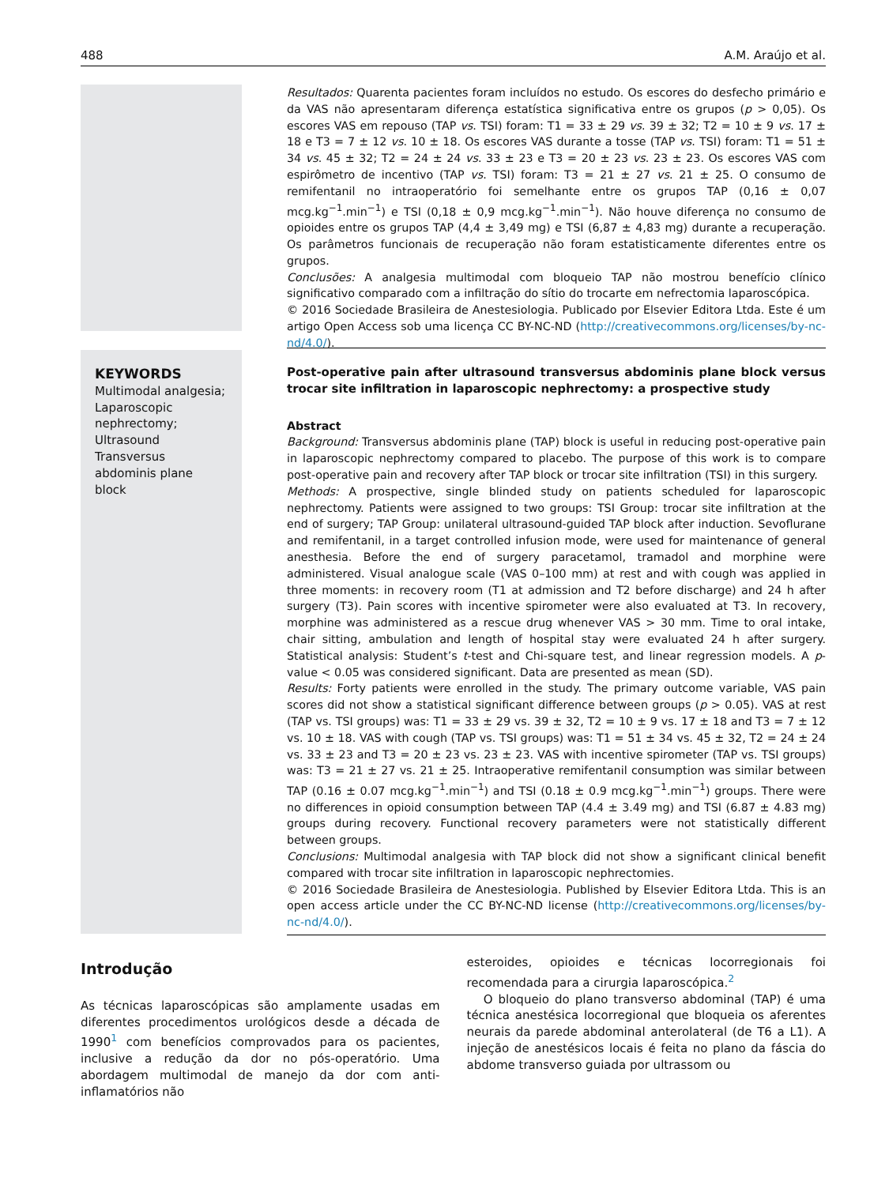488 A.M. Araújo et al.
Resultados: Quarenta pacientes foram incluídos no estudo. Os escores do desfecho primário e da VAS não apresentaram diferença estatística significativa entre os grupos (p > 0,05). Os escores VAS em repouso (TAP vs. TSI) foram: T1 = 33 ± 29 vs. 39 ± 32; T2 = 10 ± 9 vs. 17 ± 18 e T3 = 7 ± 12 vs. 10 ± 18. Os escores VAS durante a tosse (TAP vs. TSI) foram: T1 = 51 ± 34 vs. 45 ± 32; T2 = 24 ± 24 vs. 33 ± 23 e T3 = 20 ± 23 vs. 23 ± 23. Os escores VAS com espirômetro de incentivo (TAP vs. TSI) foram: T3 = 21 ± 27 vs. 21 ± 25. O consumo de remifentanil no intraoperatório foi semelhante entre os grupos TAP (0,16 ± 0,07 mcg.kg<sup>−1</sup>.min<sup>−1</sup>) e TSI (0,18 ± 0,9 mcg.kg<sup>−1</sup>.min<sup>−1</sup>). Não houve diferença no consumo de opioides entre os grupos TAP (4,4 ± 3,49 mg) e TSI (6,87 ± 4,83 mg) durante a recuperação. Os parâmetros funcionais de recuperação não foram estatisticamente diferentes entre os grupos.
Conclusões: A analgesia multimodal com bloqueio TAP não mostrou benefício clínico significativo comparado com a infiltração do sítio do trocarte em nefrectomia laparoscópica.
© 2016 Sociedade Brasileira de Anestesiologia. Publicado por Elsevier Editora Ltda. Este é um artigo Open Access sob uma licença CC BY-NC-ND (http://creativecommons.org/licenses/by-nc-nd/4.0/).
KEYWORDS
Multimodal analgesia;
Laparoscopic nephrectomy;
Ultrasound Transversus abdominis plane block
Post-operative pain after ultrasound transversus abdominis plane block versus trocar site infiltration in laparoscopic nephrectomy: a prospective study
Abstract
Background: Transversus abdominis plane (TAP) block is useful in reducing post-operative pain in laparoscopic nephrectomy compared to placebo. The purpose of this work is to compare post-operative pain and recovery after TAP block or trocar site infiltration (TSI) in this surgery.
Methods: A prospective, single blinded study on patients scheduled for laparoscopic nephrectomy. Patients were assigned to two groups: TSI Group: trocar site infiltration at the end of surgery; TAP Group: unilateral ultrasound-guided TAP block after induction. Sevoflurane and remifentanil, in a target controlled infusion mode, were used for maintenance of general anesthesia. Before the end of surgery paracetamol, tramadol and morphine were administered. Visual analogue scale (VAS 0–100 mm) at rest and with cough was applied in three moments: in recovery room (T1 at admission and T2 before discharge) and 24 h after surgery (T3). Pain scores with incentive spirometer were also evaluated at T3. In recovery, morphine was administered as a rescue drug whenever VAS > 30 mm. Time to oral intake, chair sitting, ambulation and length of hospital stay were evaluated 24 h after surgery. Statistical analysis: Student’s t-test and Chi-square test, and linear regression models. A p-value < 0.05 was considered significant. Data are presented as mean (SD).
Results: Forty patients were enrolled in the study. The primary outcome variable, VAS pain scores did not show a statistical significant difference between groups (p > 0.05). VAS at rest (TAP vs. TSI groups) was: T1 = 33 ± 29 vs. 39 ± 32, T2 = 10 ± 9 vs. 17 ± 18 and T3 = 7 ± 12 vs. 10 ± 18. VAS with cough (TAP vs. TSI groups) was: T1 = 51 ± 34 vs. 45 ± 32, T2 = 24 ± 24 vs. 33 ± 23 and T3 = 20 ± 23 vs. 23 ± 23. VAS with incentive spirometer (TAP vs. TSI groups) was: T3 = 21 ± 27 vs. 21 ± 25. Intraoperative remifentanil consumption was similar between TAP (0.16 ± 0.07 mcg.kg<sup>−1</sup>.min<sup>−1</sup>) and TSI (0.18 ± 0.9 mcg.kg<sup>−1</sup>.min<sup>−1</sup>) groups. There were no differences in opioid consumption between TAP (4.4 ± 3.49 mg) and TSI (6.87 ± 4.83 mg) groups during recovery. Functional recovery parameters were not statistically different between groups.
Conclusions: Multimodal analgesia with TAP block did not show a significant clinical benefit compared with trocar site infiltration in laparoscopic nephrectomies.
© 2016 Sociedade Brasileira de Anestesiologia. Published by Elsevier Editora Ltda. This is an open access article under the CC BY-NC-ND license (http://creativecommons.org/licenses/by-nc-nd/4.0/).
Introdução
As técnicas laparoscópicas são amplamente usadas em diferentes procedimentos urológicos desde a década de 1990<sup>1</sup> com benefícios comprovados para os pacientes, inclusive a redução da dor no pós-operatório. Uma abordagem multimodal de manejo da dor com anti-inflamatórios não
esteroides, opioides e técnicas locorregionais foi recomendada para a cirurgia laparoscópica.<sup>2</sup>
O bloqueio do plano transverso abdominal (TAP) é uma técnica anestésica locorregional que bloqueia os aferentes neurais da parede abdominal anterolateral (de T6 a L1). A injeção de anestésicos locais é feita no plano da fáscia do abdome transverso guiada por ultrassom ou